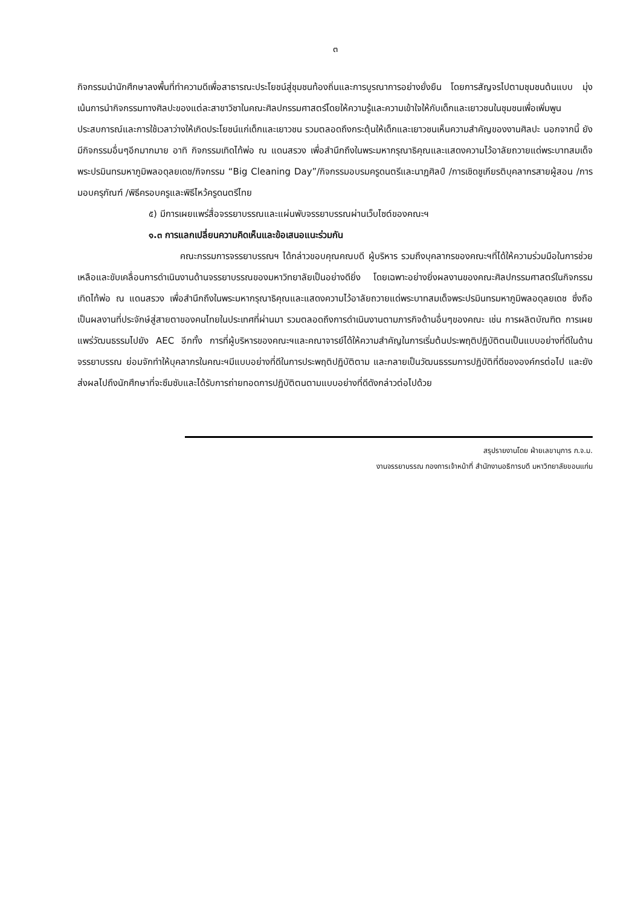๓
กิจกรรมนำนักศึกษาลงพื้นที่ทำความดีเพื่อสาธารณะประโยชน์สู่ชุมชนท้องถิ่นและการบูรณาการอย่างยั่งยืน โดยการสัญจรไปตามชุมชนต้นแบบ มุ่งเน้นการนำกิจกรรมทางศิลปะของแต่ละสาขาวิชาในคณะศิลปกรรมศาสตร์โดยให้ความรู้และความเข้าใจให้กับเด็กและเยาวชนในชุมชนเพื่อเพิ่มพูนประสบการณ์และการใช้เวลาว่างให้เกิดประโยชน์แก่เด็กและเยาวชน รวมตลอดถึงกระตุ้นให้เด็กและเยาวชนเห็นความสำคัญของงานศิลปะ นอกจากนี้ ยังมีกิจกรรมอื่นๆอีกมากมาย อาทิ กิจกรรมเทิดไท้พ่อ ณ แดนสรวง เพื่อสำนึกถึงในพระมหากรุณาธิคุณและแสดงความไว้อาลัยถวายแด่พระบาทสมเด็จพระปรมินทรมหาภูมิพลอดุลยเดช/กิจกรรม “Big Cleaning Day”/กิจกรรมอบรมครูดนตรีและนาฏศิลป์ /การเชิดชูเกียรติบุคลากรสายผู้สอน /การมอบครุภัณฑ์ /พิธีครอบครูและพิธีไหว้ครูดนตรีไทย
๕) มีการเผยแพร่สื่อจรรยาบรรณและแผ่นพับจรรยาบรรณผ่านเว็บไซต์ของคณะฯ
๑.๓ การแลกเปลี่ยนความคิดเห็นและข้อเสนอแนะร่วมกัน
คณะกรรมการจรรยาบรรณฯ ได้กล่าวขอบคุณคณบดี ผู้บริหาร รวมถึงบุคลากรของคณะฯที่ได้ให้ความร่วมมือในการช่วยเหลือและขับเคลื่อนการดำเนินงานด้านจรรยาบรรณของมหาวิทยาลัยเป็นอย่างดียิ่ง โดยเฉพาะอย่างยิ่งผลงานของคณะศิลปกรรมศาสตร์ในกิจกรรมเทิดไท้พ่อ ณ แดนสรวง เพื่อสำนึกถึงในพระมหากรุณาธิคุณและแสดงความไว้อาลัยถวายแด่พระบาทสมเด็จพระปรมินทรมหาภูมิพลอดุลยเดช ซึ่งถือเป็นผลงานที่ประจักษ์สู่สายตาของคนไทยในประเทศที่ผ่านมา รวมตลอดถึงการดำเนินงานตามภารกิจด้านอื่นๆของคณะ เช่น การผลิตบัณฑิต การเผยแพร่วัฒนธรรมไปยัง AEC อีกทั้ง การที่ผู้บริหารของคณะฯและคณาจารย์ได้ให้ความสำคัญในการเริ่มต้นประพฤติปฏิบัติตนเป็นแบบอย่างที่ดีในด้านจรรยาบรรณ ย่อมจักทำให้บุคลากรในคณะฯมีแบบอย่างที่ดีในการประพฤติปฏิบัติตาม และกลายเป็นวัฒนธรรมการปฏิบัติที่ดีขององค์กรต่อไป และยังส่งผลไปถึงนักศึกษาที่จะซึมซับและได้รับการถ่ายทอดการปฏิบัติตนตามแบบอย่างที่ดีดังกล่าวต่อไปด้วย
สรุปรายงานโดย ฝ่ายเลขานุการ ก.จ.ม.
งานจรรยาบรรณ กองการเจ้าหน้าที่ สำนักงานอธิการบดี มหาวิทยาลัยขอนแก่น